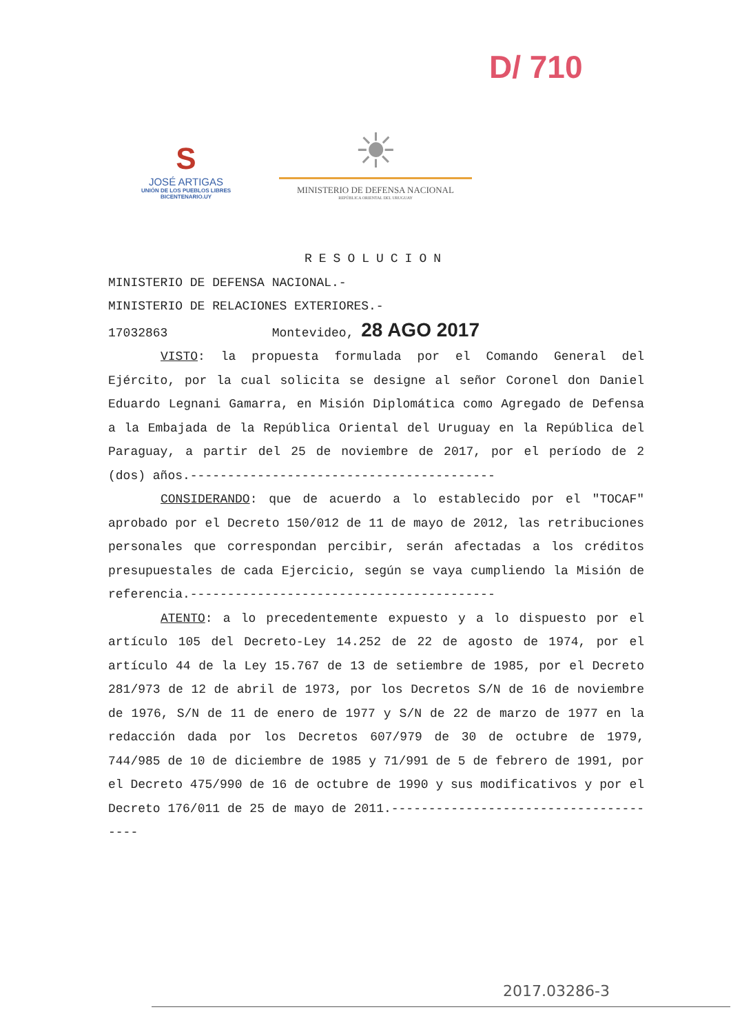S
JOSÉ ARTIGAS
UNIÓN DE LOS PUEBLOS LIBRES
BICENTENARIO.UY
☀
MINISTERIO DE DEFENSA NACIONAL
REPÚBLICA ORIENTAL DEL URUGUAY
D/ 710
RESOLUCION
MINISTERIO DE DEFENSA NACIONAL.-
MINISTERIO DE RELACIONES EXTERIORES.-
17032863 Montevideo, 28 AGO 2017
VISTO: la propuesta formulada por el Comando General del Ejército, por la cual solicita se designe al señor Coronel don Daniel Eduardo Legnani Gamarra, en Misión Diplomática como Agregado de Defensa a la Embajada de la República Oriental del Uruguay en la República del Paraguay, a partir del 25 de noviembre de 2017, por el período de 2 (dos) años.-----------------------------------------
CONSIDERANDO: que de acuerdo a lo establecido por el "TOCAF" aprobado por el Decreto 150/012 de 11 de mayo de 2012, las retribuciones personales que correspondan percibir, serán afectadas a los créditos presupuestales de cada Ejercicio, según se vaya cumpliendo la Misión de referencia.-----------------------------------------
ATENTO: a lo precedentemente expuesto y a lo dispuesto por el artículo 105 del Decreto-Ley 14.252 de 22 de agosto de 1974, por el artículo 44 de la Ley 15.767 de 13 de setiembre de 1985, por el Decreto 281/973 de 12 de abril de 1973, por los Decretos S/N de 16 de noviembre de 1976, S/N de 11 de enero de 1977 y S/N de 22 de marzo de 1977 en la redacción dada por los Decretos 607/979 de 30 de octubre de 1979, 744/985 de 10 de diciembre de 1985 y 71/991 de 5 de febrero de 1991, por el Decreto 475/990 de 16 de octubre de 1990 y sus modificativos y por el Decreto 176/011 de 25 de mayo de 2011.--------------------------------------
2017.03286-3